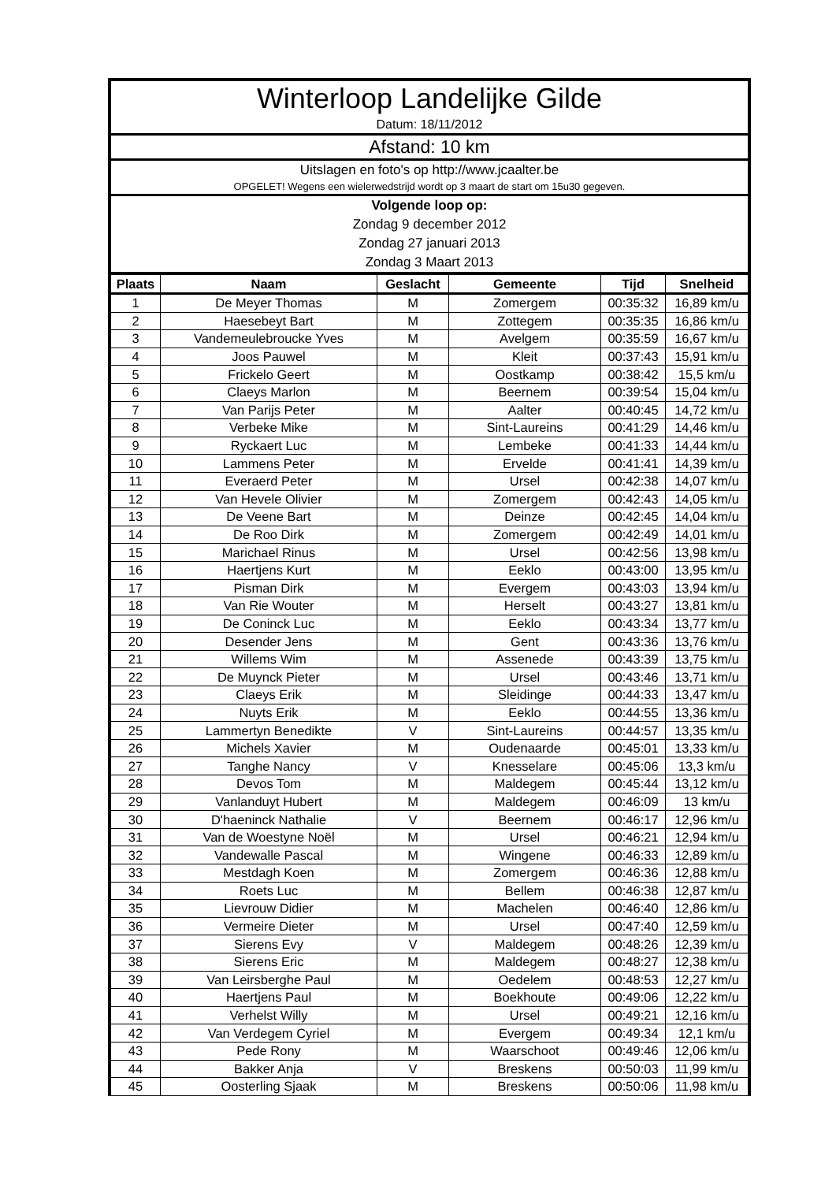Winterloop Landelijke Gilde
Datum: 18/11/2012
Afstand: 10 km
Uitslagen en foto's op http://www.jcaalter.be
OPGELET! Wegens een wielerwedstrijd wordt op 3 maart de start om 15u30 gegeven.
Volgende loop op:
Zondag 9 december 2012
Zondag 27 januari 2013
Zondag 3 Maart 2013
| Plaats | Naam | Geslacht | Gemeente | Tijd | Snelheid |
| --- | --- | --- | --- | --- | --- |
| 1 | De Meyer Thomas | M | Zomergem | 00:35:32 | 16,89 km/u |
| 2 | Haesebeyt Bart | M | Zottegem | 00:35:35 | 16,86 km/u |
| 3 | Vandemeulebroucke Yves | M | Avelgem | 00:35:59 | 16,67 km/u |
| 4 | Joos Pauwel | M | Kleit | 00:37:43 | 15,91 km/u |
| 5 | Frickelo Geert | M | Oostkamp | 00:38:42 | 15,5 km/u |
| 6 | Claeys Marlon | M | Beernem | 00:39:54 | 15,04 km/u |
| 7 | Van Parijs Peter | M | Aalter | 00:40:45 | 14,72 km/u |
| 8 | Verbeke Mike | M | Sint-Laureins | 00:41:29 | 14,46 km/u |
| 9 | Ryckaert Luc | M | Lembeke | 00:41:33 | 14,44 km/u |
| 10 | Lammens Peter | M | Ervelde | 00:41:41 | 14,39 km/u |
| 11 | Everaerd Peter | M | Ursel | 00:42:38 | 14,07 km/u |
| 12 | Van Hevele Olivier | M | Zomergem | 00:42:43 | 14,05 km/u |
| 13 | De Veene Bart | M | Deinze | 00:42:45 | 14,04 km/u |
| 14 | De Roo Dirk | M | Zomergem | 00:42:49 | 14,01 km/u |
| 15 | Marichael Rinus | M | Ursel | 00:42:56 | 13,98 km/u |
| 16 | Haertjens Kurt | M | Eeklo | 00:43:00 | 13,95 km/u |
| 17 | Pisman Dirk | M | Evergem | 00:43:03 | 13,94 km/u |
| 18 | Van Rie Wouter | M | Herselt | 00:43:27 | 13,81 km/u |
| 19 | De Coninck Luc | M | Eeklo | 00:43:34 | 13,77 km/u |
| 20 | Desender Jens | M | Gent | 00:43:36 | 13,76 km/u |
| 21 | Willems Wim | M | Assenede | 00:43:39 | 13,75 km/u |
| 22 | De Muynck Pieter | M | Ursel | 00:43:46 | 13,71 km/u |
| 23 | Claeys Erik | M | Sleidinge | 00:44:33 | 13,47 km/u |
| 24 | Nuyts Erik | M | Eeklo | 00:44:55 | 13,36 km/u |
| 25 | Lammertyn Benedikte | V | Sint-Laureins | 00:44:57 | 13,35 km/u |
| 26 | Michels Xavier | M | Oudenaarde | 00:45:01 | 13,33 km/u |
| 27 | Tanghe Nancy | V | Knesselare | 00:45:06 | 13,3 km/u |
| 28 | Devos Tom | M | Maldegem | 00:45:44 | 13,12 km/u |
| 29 | Vanlanduyt Hubert | M | Maldegem | 00:46:09 | 13 km/u |
| 30 | D'haeninck Nathalie | V | Beernem | 00:46:17 | 12,96 km/u |
| 31 | Van de Woestyne Noël | M | Ursel | 00:46:21 | 12,94 km/u |
| 32 | Vandewalle Pascal | M | Wingene | 00:46:33 | 12,89 km/u |
| 33 | Mestdagh Koen | M | Zomergem | 00:46:36 | 12,88 km/u |
| 34 | Roets Luc | M | Bellem | 00:46:38 | 12,87 km/u |
| 35 | Lievrouw Didier | M | Machelen | 00:46:40 | 12,86 km/u |
| 36 | Vermeire Dieter | M | Ursel | 00:47:40 | 12,59 km/u |
| 37 | Sierens Evy | V | Maldegem | 00:48:26 | 12,39 km/u |
| 38 | Sierens Eric | M | Maldegem | 00:48:27 | 12,38 km/u |
| 39 | Van Leirsberghe Paul | M | Oedelem | 00:48:53 | 12,27 km/u |
| 40 | Haertjens Paul | M | Boekhoute | 00:49:06 | 12,22 km/u |
| 41 | Verhelst Willy | M | Ursel | 00:49:21 | 12,16 km/u |
| 42 | Van Verdegem Cyriel | M | Evergem | 00:49:34 | 12,1 km/u |
| 43 | Pede Rony | M | Waarschoot | 00:49:46 | 12,06 km/u |
| 44 | Bakker Anja | V | Breskens | 00:50:03 | 11,99 km/u |
| 45 | Oosterling Sjaak | M | Breskens | 00:50:06 | 11,98 km/u |